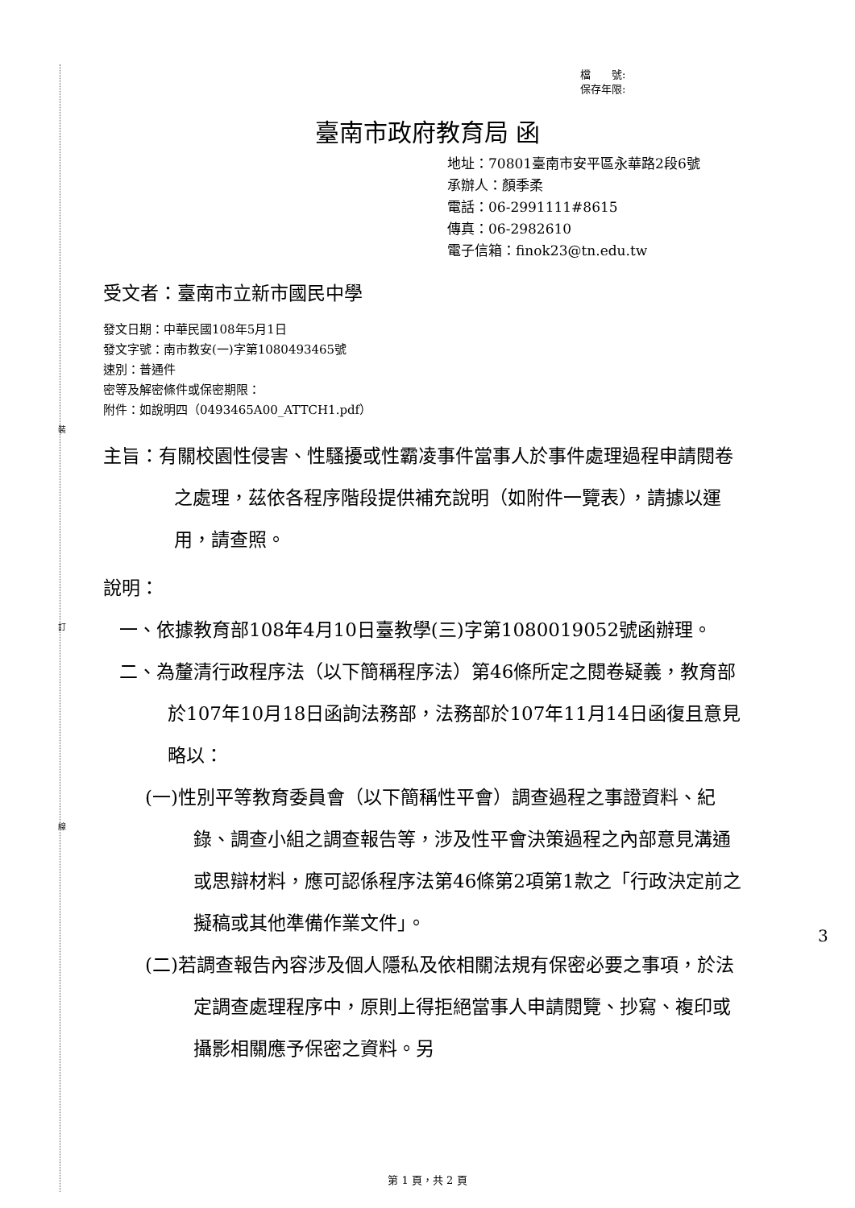裝
訂
線
檔　　號:
保存年限:
臺南市政府教育局 函
地址：70801臺南市安平區永華路2段6號
承辦人：顏季柔
電話：06-2991111#8615
傳真：06-2982610
電子信箱：finok23@tn.edu.tw
受文者：臺南市立新市國民中學
發文日期：中華民國108年5月1日
發文字號：南市教安(一)字第1080493465號
速別：普通件
密等及解密條件或保密期限：
附件：如說明四（0493465A00_ATTCH1.pdf）
主旨：有關校園性侵害、性騷擾或性霸凌事件當事人於事件處理過程申請閱卷之處理，茲依各程序階段提供補充說明（如附件一覽表），請據以運用，請查照。
說明：
一、依據教育部108年4月10日臺教學(三)字第1080019052號函辦理。
二、為釐清行政程序法（以下簡稱程序法）第46條所定之閱卷疑義，教育部於107年10月18日函詢法務部，法務部於107年11月14日函復且意見略以：
(一)性別平等教育委員會（以下簡稱性平會）調查過程之事證資料、紀錄、調查小組之調查報告等，涉及性平會決策過程之內部意見溝通或思辯材料，應可認係程序法第46條第2項第1款之「行政決定前之擬稿或其他準備作業文件」。
(二)若調查報告內容涉及個人隱私及依相關法規有保密必要之事項，於法定調查處理程序中，原則上得拒絕當事人申請閱覽、抄寫、複印或攝影相關應予保密之資料。另
3
第 1 頁，共 2 頁